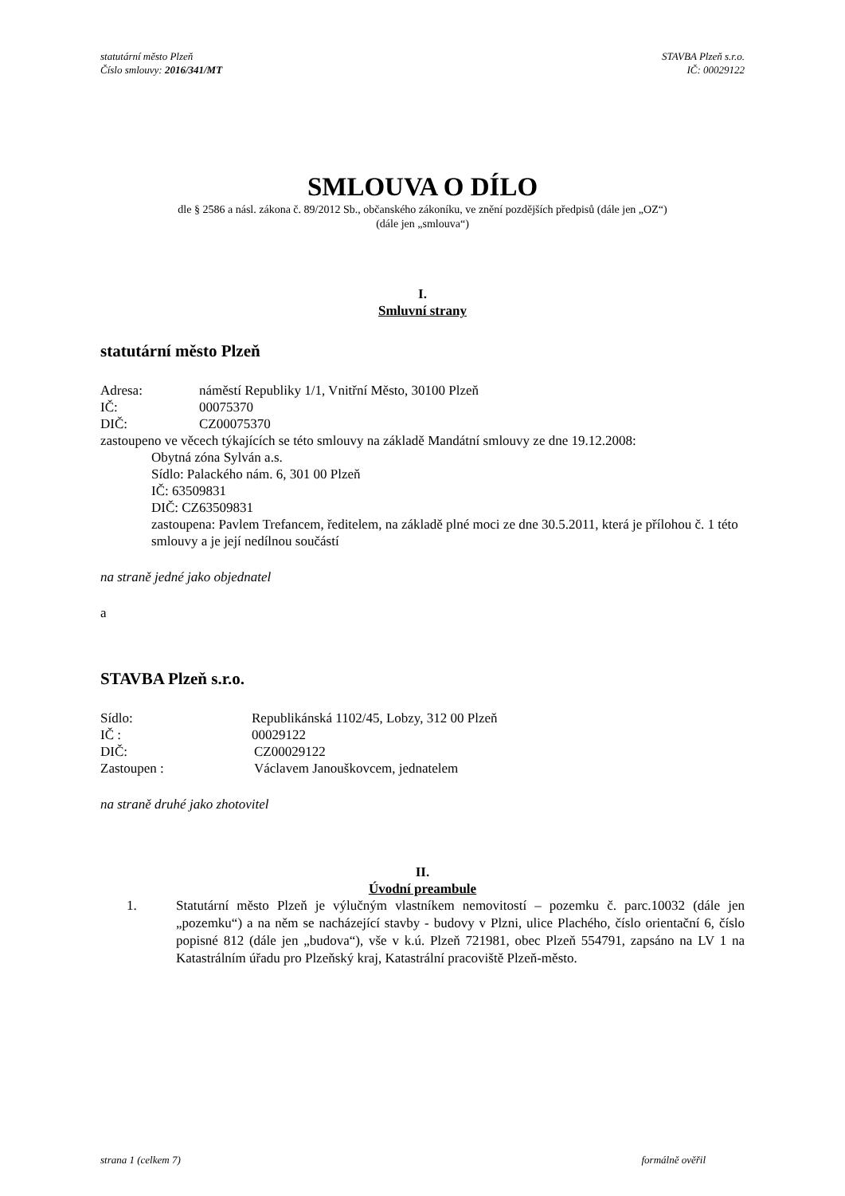statutární město Plzeň
Číslo smlouvy: 2016/341/MT
STAVBA Plzeň s.r.o.
IČ: 00029122
SMLOUVA O DÍLO
dle § 2586 a násl. zákona č. 89/2012 Sb., občanského zákoníku, ve znění pozdějších předpisů (dále jen „OZ“)
(dále jen „smlouva“)
I.
Smluvní strany
statutární město Plzeň
Adresa: náměstí Republiky 1/1, Vnitřní Město, 30100 Plzeň
IČ: 00075370
DIČ: CZ00075370
zastoupeno ve věcech týkajících se této smlouvy na základě Mandátní smlouvy ze dne 19.12.2008:
Obytná zóna Sylván a.s.
Sídlo: Palackého nám. 6, 301 00 Plzeň
IČ: 63509831
DIČ: CZ63509831
zastoupena: Pavlem Trefancem, ředitelem, na základě plné moci ze dne 30.5.2011, která je přílohou č. 1 této smlouvy a je její nedílnou součástí
na straně jedné jako objednatel
a
STAVBA Plzeň s.r.o.
Sídlo: Republikánská 1102/45, Lobzy, 312 00 Plzeň
IČ : 00029122
DIČ: CZ00029122
Zastoupen : Václavem Janouškovcem, jednatelem
na straně druhé jako zhotovitel
II.
Úvodní preambule
1. Statutární město Plzeň je výlučným vlastníkem nemovitostí – pozemku č. parc.10032 (dále jen „pozemku“) a na něm se nacházející stavby - budovy v Plzni, ulice Plachého, číslo orientační 6, číslo popisné 812 (dále jen „budova“), vše v k.ú. Plzeň 721981, obec Plzeň 554791, zapsáno na LV 1 na Katastrálním úřadu pro Plzeňský kraj, Katastrální pracoviště Plzeň-město.
strana 1 (celkem 7) formálně ověřil